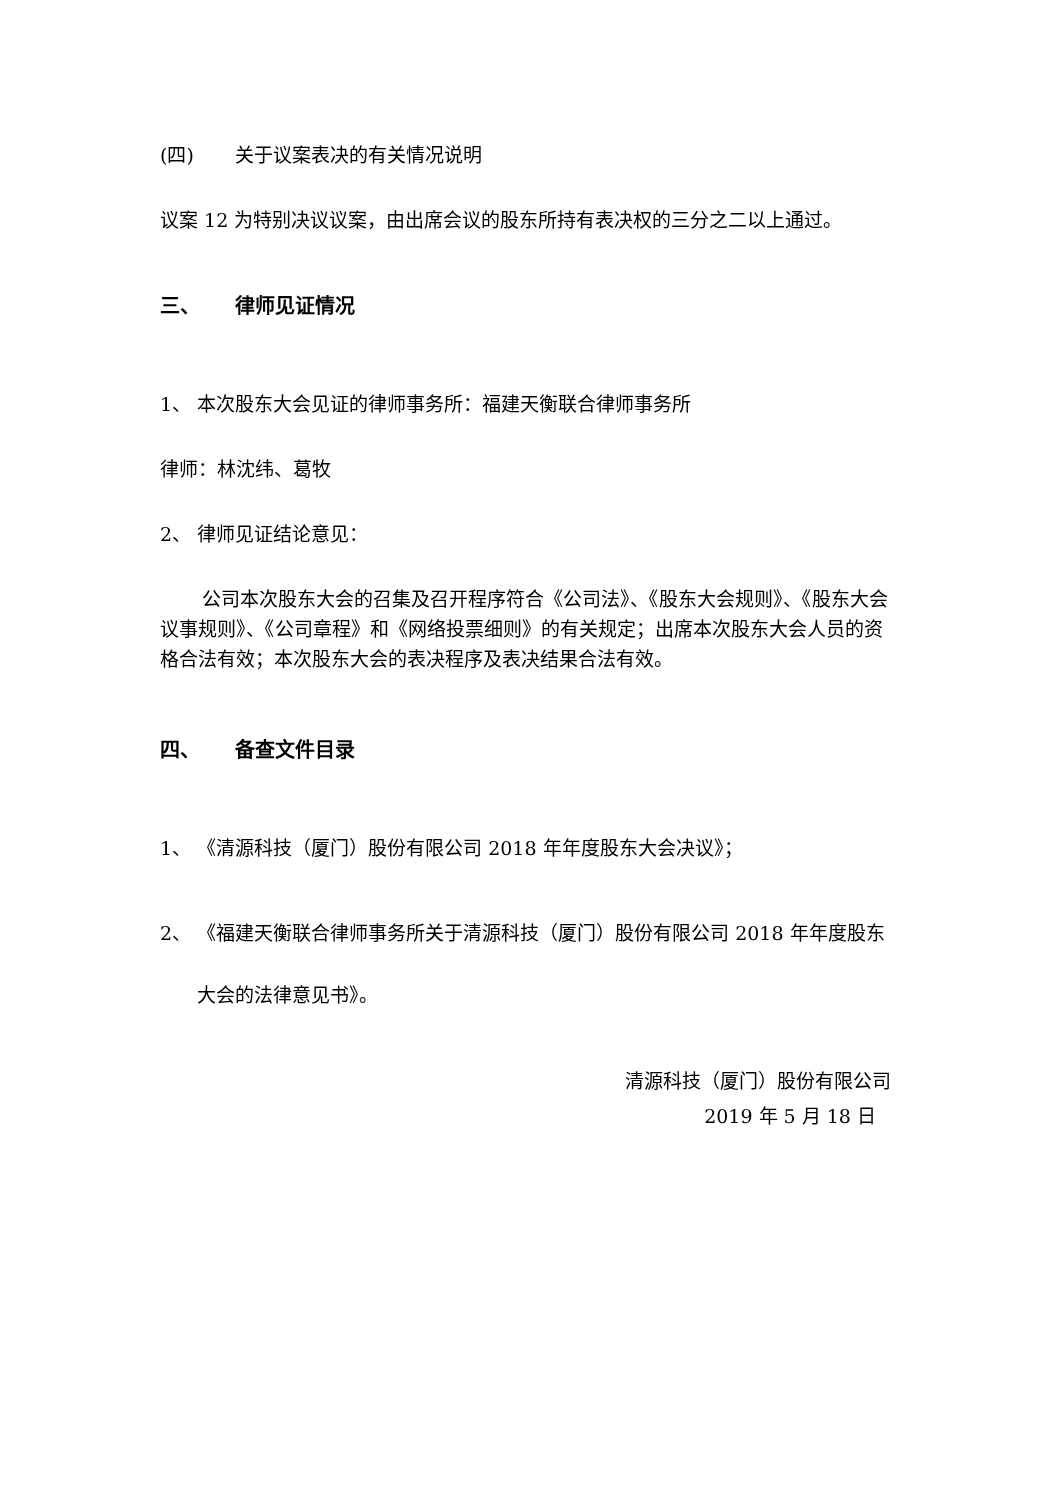(四) 关于议案表决的有关情况说明
议案 12 为特别决议议案，由出席会议的股东所持有表决权的三分之二以上通过。
三、 律师见证情况
1、 本次股东大会见证的律师事务所：福建天衡联合律师事务所
律师：林沈纬、葛牧
2、 律师见证结论意见：
公司本次股东大会的召集及召开程序符合《公司法》、《股东大会规则》、《股东大会议事规则》、《公司章程》和《网络投票细则》的有关规定；出席本次股东大会人员的资格合法有效；本次股东大会的表决程序及表决结果合法有效。
四、 备查文件目录
1、 《清源科技（厦门）股份有限公司 2018 年年度股东大会决议》；
2、 《福建天衡联合律师事务所关于清源科技（厦门）股份有限公司 2018 年年度股东大会的法律意见书》。
清源科技（厦门）股份有限公司
2019 年 5 月 18 日